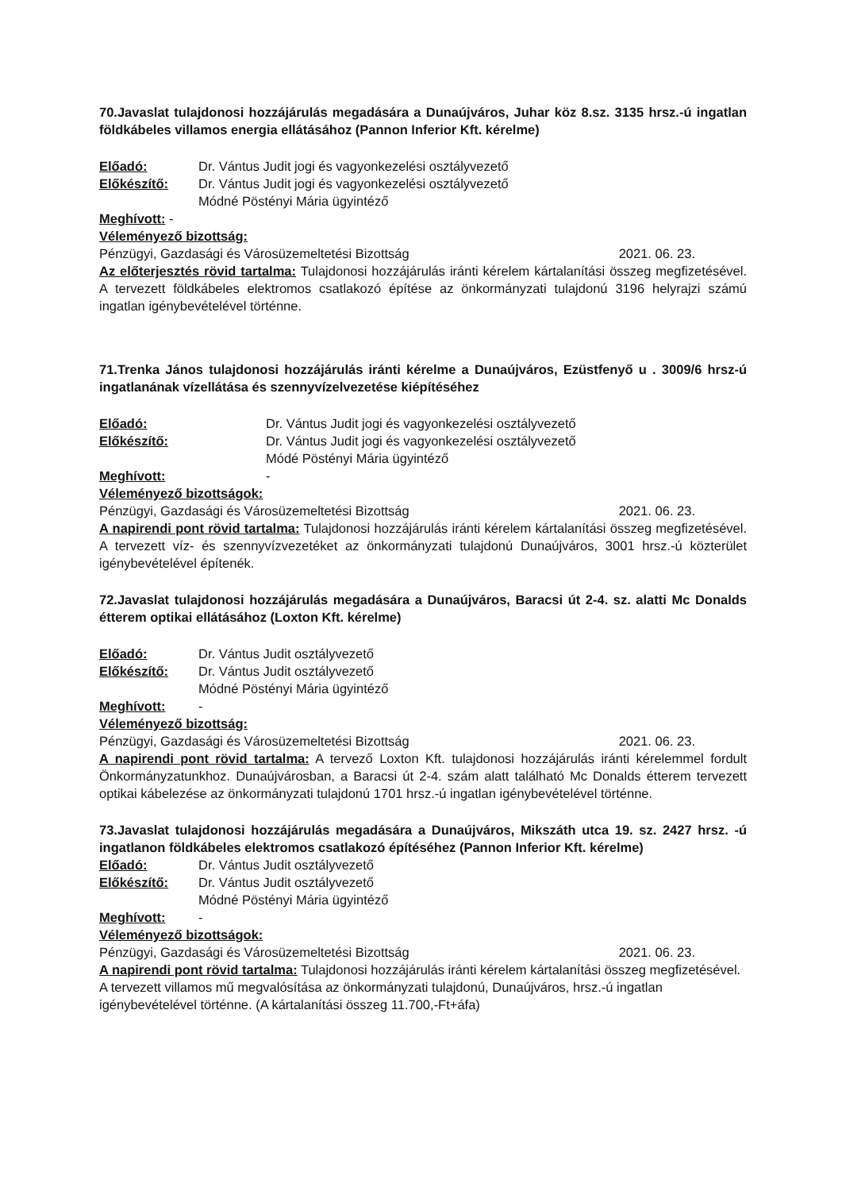70.Javaslat tulajdonosi hozzájárulás megadására a Dunaújváros, Juhar köz 8.sz. 3135 hrsz.-ú ingatlan földkábeles villamos energia ellátásához (Pannon Inferior Kft. kérelme)
Előadó: Dr. Vántus Judit jogi és vagyonkezelési osztályvezető
Előkészítő: Dr. Vántus Judit jogi és vagyonkezelési osztályvezető
Módné Pöstényi Mária ügyintéző
Meghívott: -
Véleményező bizottság:
Pénzügyi, Gazdasági és Városüzemeltetési Bizottság 2021. 06. 23.
Az előterjesztés rövid tartalma: Tulajdonosi hozzájárulás iránti kérelem kártalanítási összeg megfizetésével. A tervezett földkábeles elektromos csatlakozó építése az önkormányzati tulajdonú 3196 helyrajzi számú ingatlan igénybevételével történne.
71.Trenka János tulajdonosi hozzájárulás iránti kérelme a Dunaújváros, Ezüstfenyő u . 3009/6 hrsz-ú ingatlanának vízellátása és szennyvízelvezetése kiépítéséhez
Előadó: Dr. Vántus Judit jogi és vagyonkezelési osztályvezető
Előkészítő: Dr. Vántus Judit jogi és vagyonkezelési osztályvezető
Módé Pöstényi Mária ügyintéző
Meghívott: -
Véleményező bizottságok:
Pénzügyi, Gazdasági és Városüzemeltetési Bizottság 2021. 06. 23.
A napirendi pont rövid tartalma: Tulajdonosi hozzájárulás iránti kérelem kártalanítási összeg megfizetésével. A tervezett víz- és szennyvízvezetéket az önkormányzati tulajdonú Dunaújváros, 3001 hrsz.-ú közterület igénybevételével építenék.
72.Javaslat tulajdonosi hozzájárulás megadására a Dunaújváros, Baracsi út 2-4. sz. alatti Mc Donalds étterem optikai ellátásához (Loxton Kft. kérelme)
Előadó: Dr. Vántus Judit osztályvezető
Előkészítő: Dr. Vántus Judit osztályvezető
Módné Pöstényi Mária ügyintéző
Meghívott: -
Véleményező bizottság:
Pénzügyi, Gazdasági és Városüzemeltetési Bizottság 2021. 06. 23.
A napirendi pont rövid tartalma: A tervező Loxton Kft. tulajdonosi hozzájárulás iránti kérelemmel fordult Önkormányzatunkhoz. Dunaújvárosban, a Baracsi út 2-4. szám alatt található Mc Donalds étterem tervezett optikai kábelezése az önkormányzati tulajdonú 1701 hrsz.-ú ingatlan igénybevételével történne.
73.Javaslat tulajdonosi hozzájárulás megadására a Dunaújváros, Mikszáth utca 19. sz. 2427 hrsz. -ú ingatlanon földkábeles elektromos csatlakozó építéséhez (Pannon Inferior Kft. kérelme)
Előadó: Dr. Vántus Judit osztályvezető
Előkészítő: Dr. Vántus Judit osztályvezető
Módné Pöstényi Mária ügyintéző
Meghívott: -
Véleményező bizottságok:
Pénzügyi, Gazdasági és Városüzemeltetési Bizottság 2021. 06. 23.
A napirendi pont rövid tartalma: Tulajdonosi hozzájárulás iránti kérelem kártalanítási összeg megfizetésével. A tervezett villamos mű megvalósítása az önkormányzati tulajdonú, Dunaújváros, hrsz.-ú ingatlan igénybevételével történne. (A kártalanítási összeg 11.700,-Ft+áfa)